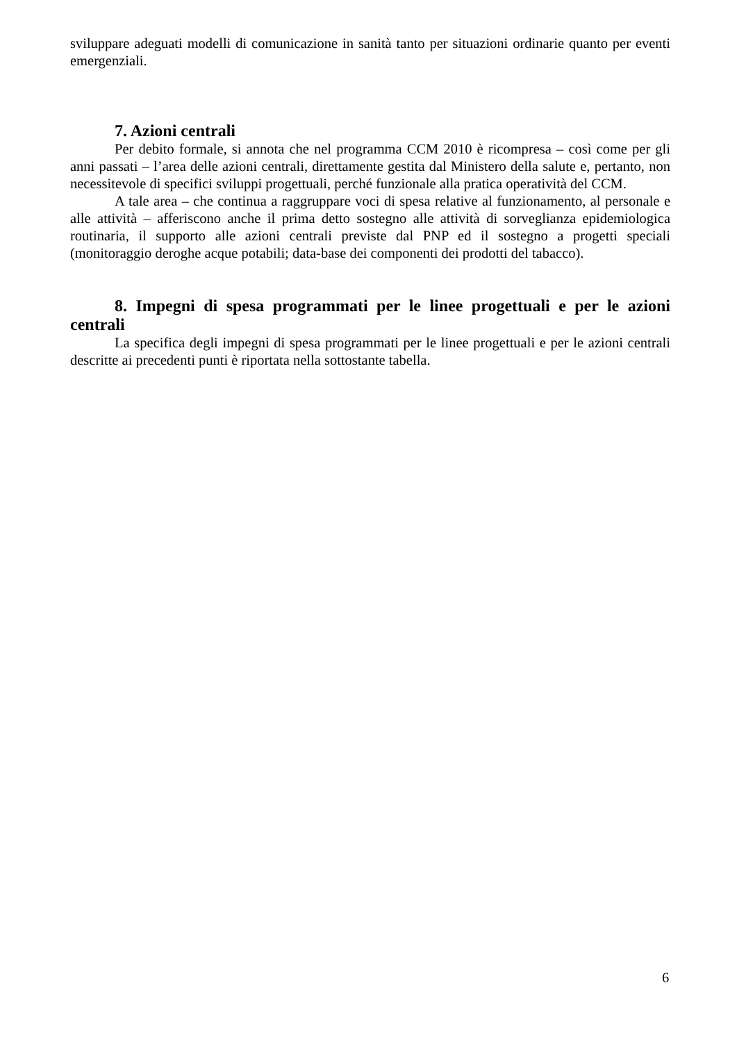sviluppare adeguati modelli di comunicazione in sanità tanto per situazioni ordinarie quanto per eventi emergenziali.
7. Azioni centrali
Per debito formale, si annota che nel programma CCM 2010 è ricompresa – così come per gli anni passati – l’area delle azioni centrali, direttamente gestita dal Ministero della salute e, pertanto, non necessitevole di specifici sviluppi progettuali, perché funzionale alla pratica operatività del CCM.
A tale area – che continua a raggruppare voci di spesa relative al funzionamento, al personale e alle attività – afferiscono anche il prima detto sostegno alle attività di sorveglianza epidemiologica routinaria, il supporto alle azioni centrali previste dal PNP ed il sostegno a progetti speciali (monitoraggio deroghe acque potabili; data-base dei componenti dei prodotti del tabacco).
8. Impegni di spesa programmati per le linee progettuali e per le azioni centrali
La specifica degli impegni di spesa programmati per le linee progettuali e per le azioni centrali descritte ai precedenti punti è riportata nella sottostante tabella.
6